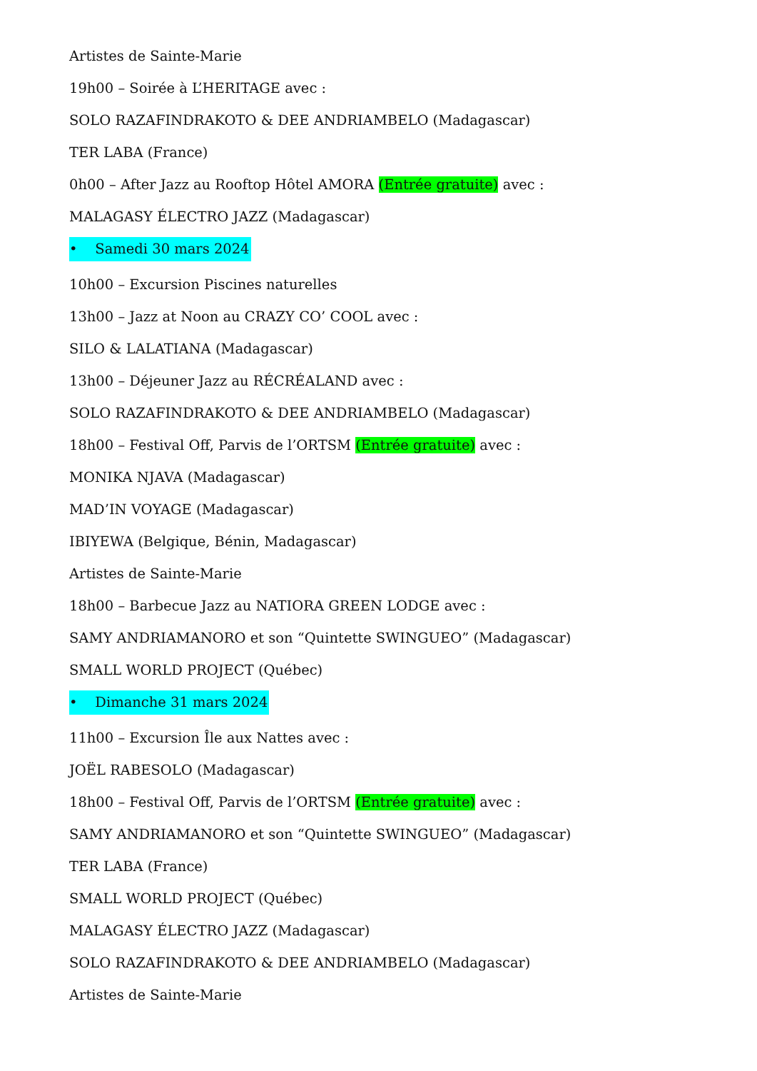Artistes de Sainte-Marie
19h00 – Soirée à L’HERITAGE avec :
SOLO RAZAFINDRAKOTO & DEE ANDRIAMBELO (Madagascar)
TER LABA (France)
0h00 – After Jazz au Rooftop Hôtel AMORA (Entrée gratuite) avec :
MALAGASY ÉLECTRO JAZZ (Madagascar)
• Samedi 30 mars 2024
10h00 – Excursion Piscines naturelles
13h00 – Jazz at Noon au CRAZY CO’ COOL avec :
SILO & LALATIANA (Madagascar)
13h00 – Déjeuner Jazz au RÉCRÉALAND avec :
SOLO RAZAFINDRAKOTO & DEE ANDRIAMBELO (Madagascar)
18h00 – Festival Off, Parvis de l’ORTSM (Entrée gratuite) avec :
MONIKA NJAVA (Madagascar)
MAD’IN VOYAGE (Madagascar)
IBIYEWA (Belgique, Bénin, Madagascar)
Artistes de Sainte-Marie
18h00 – Barbecue Jazz au NATIORA GREEN LODGE avec :
SAMY ANDRIAMANORO et son “Quintette SWINGUEO” (Madagascar)
SMALL WORLD PROJECT (Québec)
• Dimanche 31 mars 2024
11h00 – Excursion Île aux Nattes avec :
JOËL RABESOLO (Madagascar)
18h00 – Festival Off, Parvis de l’ORTSM (Entrée gratuite) avec :
SAMY ANDRIAMANORO et son “Quintette SWINGUEO” (Madagascar)
TER LABA (France)
SMALL WORLD PROJECT (Québec)
MALAGASY ÉLECTRO JAZZ (Madagascar)
SOLO RAZAFINDRAKOTO & DEE ANDRIAMBELO (Madagascar)
Artistes de Sainte-Marie